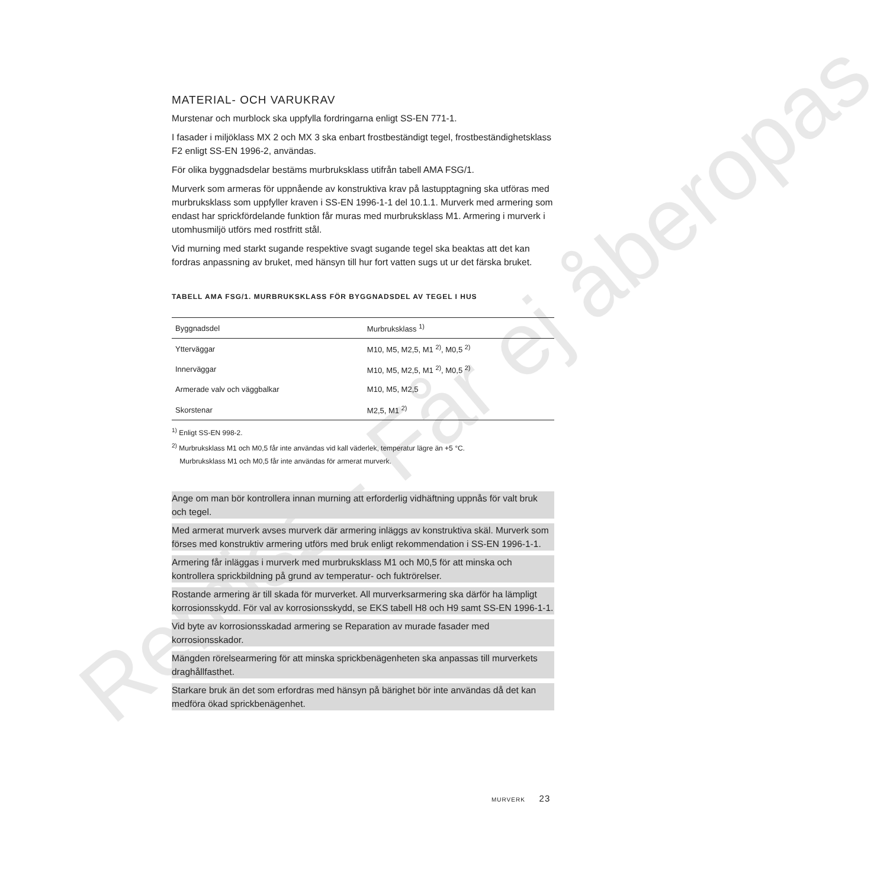Remiss - Får ej åberopas
MATERIAL- OCH VARUKRAV
Murstenar och murblock ska uppfylla fordringarna enligt SS-EN 771-1.
I fasader i miljöklass MX 2 och MX 3 ska enbart frostbeständigt tegel, frostbeständighetsklass F2 enligt SS-EN 1996-2, användas.
För olika byggnadsdelar bestäms murbruksklass utifrån tabell AMA FSG/1.
Murverk som armeras för uppnående av konstruktiva krav på lastupptagning ska utföras med murbruksklass som uppfyller kraven i SS-EN 1996-1-1 del 10.1.1. Murverk med armering som endast har sprickfördelande funktion får muras med murbruksklass M1. Armering i murverk i utomhusmiljö utförs med rostfritt stål.
Vid murning med starkt sugande respektive svagt sugande tegel ska beaktas att det kan fordras anpassning av bruket, med hänsyn till hur fort vatten sugs ut ur det färska bruket.
TABELL AMA FSG/1. MURBRUKSKLASS FÖR BYGGNADSDEL AV TEGEL I HUS
| Byggnadsdel | Murbruksklass <sup>1)</sup> |
| --- | --- |
| Ytterväggar | M10, M5, M2,5, M1 <sup>2)</sup>, M0,5 <sup>2)</sup> |
| Innerväggar | M10, M5, M2,5, M1 <sup>2)</sup>, M0,5 <sup>2)</sup> |
| Armerade valv och väggbalkar | M10, M5, M2,5 |
| Skorstenar | M2,5, M1 <sup>2)</sup> |
<sup>1)</sup> Enligt SS-EN 998-2.
<sup>2)</sup> Murbruksklass M1 och M0,5 får inte användas vid kall väderlek, temperatur lägre än +5 °C.
Murbruksklass M1 och M0,5 får inte användas för armerat murverk.
Ange om man bör kontrollera innan murning att erforderlig vidhäftning uppnås för valt bruk och tegel.
Med armerat murverk avses murverk där armering inläggs av konstruktiva skäl. Murverk som förses med konstruktiv armering utförs med bruk enligt rekommendation i SS-EN 1996-1-1.
Armering får inläggas i murverk med murbruksklass M1 och M0,5 för att minska och kontrollera sprickbildning på grund av temperatur- och fuktrörelser.
Rostande armering är till skada för murverket. All murverksarmering ska därför ha lämpligt korrosionsskydd. För val av korrosionsskydd, se EKS tabell H8 och H9 samt SS-EN 1996-1-1.
Vid byte av korrosionsskadad armering se Reparation av murade fasader med korrosionsskador.
Mängden rörelsearmering för att minska sprickbenägenheten ska anpassas till murverkets draghållfasthet.
Starkare bruk än det som erfordras med hänsyn på bärighet bör inte användas då det kan medföra ökad sprickbenägenhet.
MURVERK 23